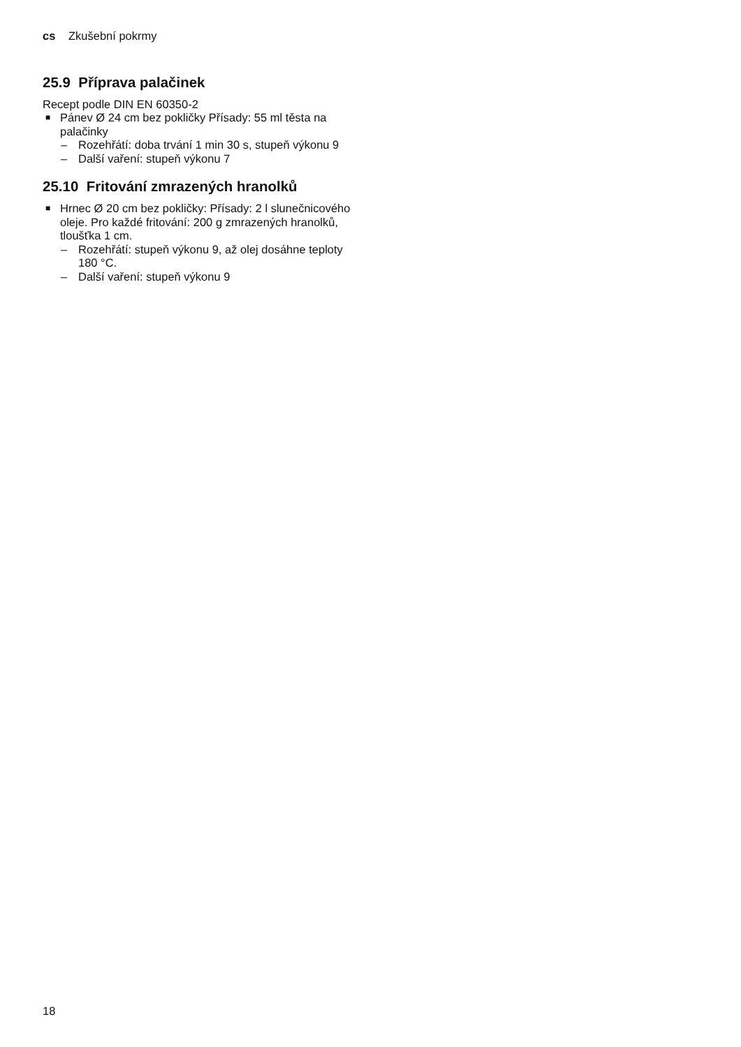cs Zkušební pokrmy
25.9 Příprava palačinek
Recept podle DIN EN 60350-2
■ Pánev Ø 24 cm bez pokličky Přísady: 55 ml těsta na palačinky
– Rozehřátí: doba trvání 1 min 30 s, stupeň výkonu 9
– Další vaření: stupeň výkonu 7
25.10 Fritování zmrazených hranolků
■ Hrnec Ø 20 cm bez pokličky: Přísady: 2 l slunečnicového oleje. Pro každé fritování: 200 g zmrazených hranolků, tloušťka 1 cm.
– Rozehřátí: stupeň výkonu 9, až olej dosáhne teploty 180 °C.
– Další vaření: stupeň výkonu 9
18